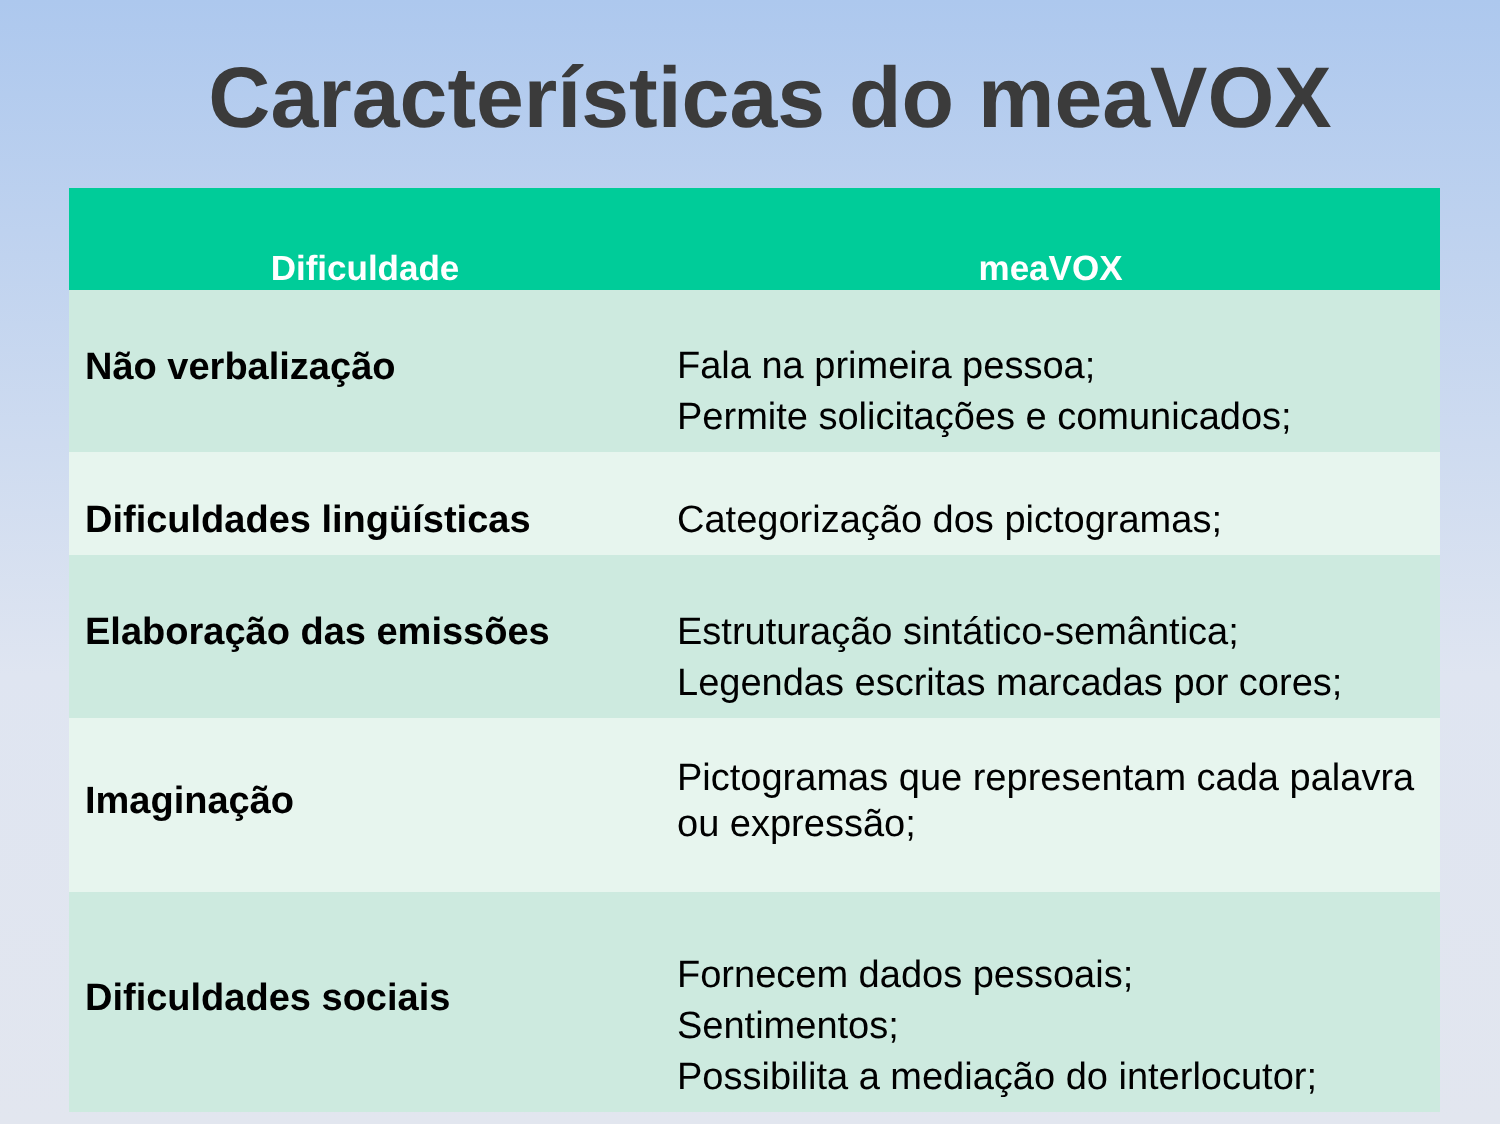Características do meaVOX
| Dificuldade | meaVOX |
| --- | --- |
| Não verbalização | Fala na primeira pessoa; Permite solicitações e comunicados; |
| Dificuldades lingüísticas | Categorização dos pictogramas; |
| Elaboração das emissões | Estruturação sintático-semântica; Legendas escritas marcadas por cores; |
| Imaginação | Pictogramas que representam cada palavra ou expressão; |
| Dificuldades sociais | Fornecem dados pessoais; Sentimentos; Possibilita a mediação do interlocutor; |